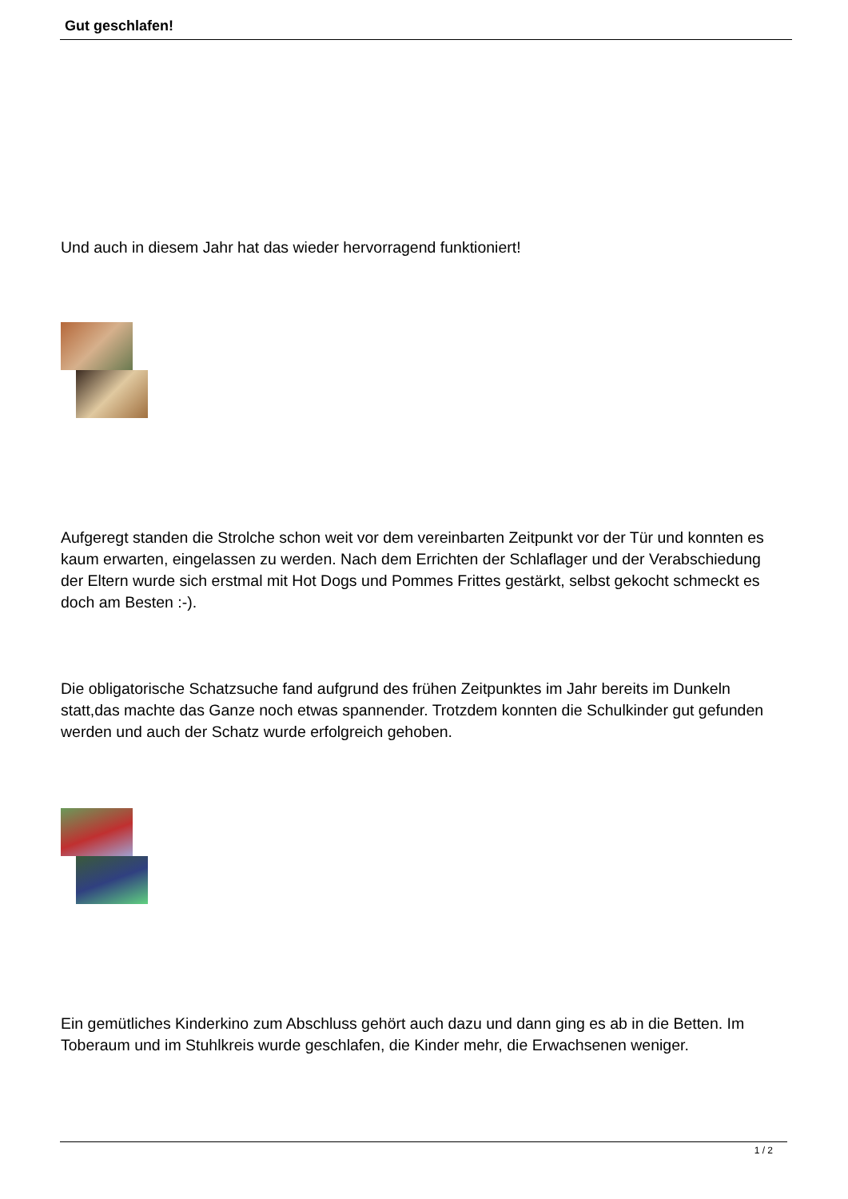Gut geschlafen!
Und auch in diesem Jahr hat das wieder hervorragend funktioniert!
Aufgeregt standen die Strolche schon weit vor dem vereinbarten Zeitpunkt vor der Tür und konnten es kaum erwarten, eingelassen zu werden. Nach dem Errichten der Schlaflager und der Verabschiedung der Eltern wurde sich erstmal mit Hot Dogs und Pommes Frittes gestärkt, selbst gekocht schmeckt es doch am Besten :-).
Die obligatorische Schatzsuche fand aufgrund des frühen Zeitpunktes im Jahr bereits im Dunkeln statt,das machte das Ganze noch etwas spannender. Trotzdem konnten die Schulkinder gut gefunden werden und auch der Schatz wurde erfolgreich gehoben.
Ein gemütliches Kinderkino zum Abschluss gehört auch dazu und dann ging es ab in die Betten. Im Toberaum und im Stuhlkreis wurde geschlafen, die Kinder mehr, die Erwachsenen weniger.
1 / 2